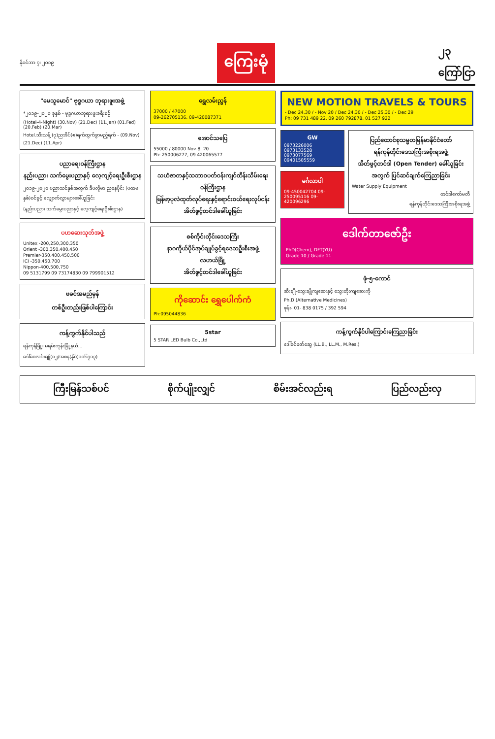နိုဝင်ဘာ ၇၊ ၂၀၁၉ ကြေးမုံ ၂၃
ကြော်ငြာ
"မေသူမောင်" ဗုဒ္ဓဂယာ ဘုရားဖူးအဖွဲ့
*၂၀၁၉-၂၀၂၀ ခုနှစ် - ဗုဒ္ဓဂယာဘုရားဖူးခရီးစဉ်
(Hotel-4-Night) (30.Nov) (21.Dec) (11.Jan) (01.Fed) (20.Feb) (20.Mar)
Hotel.သီးသန့် (၇)ညအိပ်(၈)ရက်ထွက်ခွာမည့်ရက် - (09.Nov) (21.Dec) (11.Apr)
ပညာရေးဝန်ကြီးဌာန
နည်းပညာ၊ သက်မွေးပညာနှင့် လေ့ကျင့်ရေးဦးစီးဌာန
၂၀၁၉-၂၀၂၀ ပညာသင်နှစ်အတွက် ဒီပလိုမာ ညနေပိုင်း (ပထမနှစ်)ဝင်ခွင့် လျှောက်လွှာများခေါ်ယူခြင်း
(နည်းပညာ၊ သက်မွေးပညာနှင့် လေ့ကျင့်ရေးဦးစီးဌာန)
ပဟဆေးသုတ်အဖွဲ့
Unitex -200,250,300,350
Orient -300,350,400,450
Premier-350,400,450,500
ICI -350,450,700
Nippon-400,500,750
09 5131799 09 73174830 09 799901512
ဖခင်အမည်မှန်
တစ်ဦးတည်းဖြစ်ပါကြောင်း
ကန့်ကွက်နိုင်ပါသည်
ရန်ကုန်မြို့၊ မရမ်းကုန်းမြို့နယ်...
ဒေါ်ဝေလင်းချို(၁၂/အစန(နိုင်)၁၀၆၇၁၃)
ရွှေလမ်းညွှန်
37000 / 47000
09-262705136, 09-420087371
အောင်သပြေ
55000 / 80000 Nov-8, 20
Ph: 250006277, 09 420065577
သယံဇာတနှင့်သဘာဝပတ်ဝန်းကျင်ထိန်းသိမ်းရေးဝန်ကြီးဌာန
မြန်မာ့ပုလဲထုတ်လုပ်ရေးနှင့်ရောင်းဝယ်ရေးလုပ်ငန်း
အိတ်ဖွင့်တင်ဒါခေါ်ယူခြင်း
စစ်ကိုင်းတိုင်းဒေသကြီး
နာဂကိုယ်ပိုင်အုပ်ချုပ်ခွင့်ရဒေသဦးစီးအဖွဲ့
လဟယ်မြို့
အိတ်ဖွင့်တင်ဒါခေါ်ယူခြင်း
ကိုဆောင်း ရွှေပေါက်ကံ
Ph:095044836
5star
5 STAR LED Bulb Co.,Ltd
NEW MOTION TRAVELS & TOURS
- Dec 24,30 / - Nov 20 / Dec 24,30 / - Dec 25,30 / - Dec 29
Ph; 09 731 489 22, 09 260 792878, 01 527 922
GW
0973226006 0973133528 0973077569 09401505559
မင်္ဂလာပါ
09-450042704 09-250095116 09-420096296
ပြည်ထောင်စုသမ္မတမြန်မာနိုင်ငံတော်
ရန်ကုန်တိုင်းဒေသကြီးအစိုးရအဖွဲ့
အိတ်ဖွင့်တင်ဒါ (Open Tender) ခေါ်ယူခြင်းအတွက် ပြင်ဆင်ချက်ကြေညာခြင်း
Water Supply Equipment
တင်ဒါကော်မတီ
ရန်ကုန်တိုင်းဒေသကြီးအစိုးရအဖွဲ့
ဒေါက်တာဇော်ဦး
PhD(Chem), DFT(YU)
Grade 10 / Grade 11
ဖုံ-၅-ကောင်
ဆီးချို-သွေးချိုကျဆေးနှင့် သွေးတိုးကျဆေးကို
Ph.D (Alternative Medicines)
ဖုန်း- 01- 838 0175 / 392 594
ကန့်ကွက်နိုင်ပါကြောင်းကြေညာခြင်း
ဒေါ်ခင်ဇော်ဆွေ (LL.B., LL.M., M.Res.)
ကြီးမြန်သစ်ပင် စိုက်ပျိုးလျှင် စိမ်းအင်လည်းရ ပြည်လည်းလှ